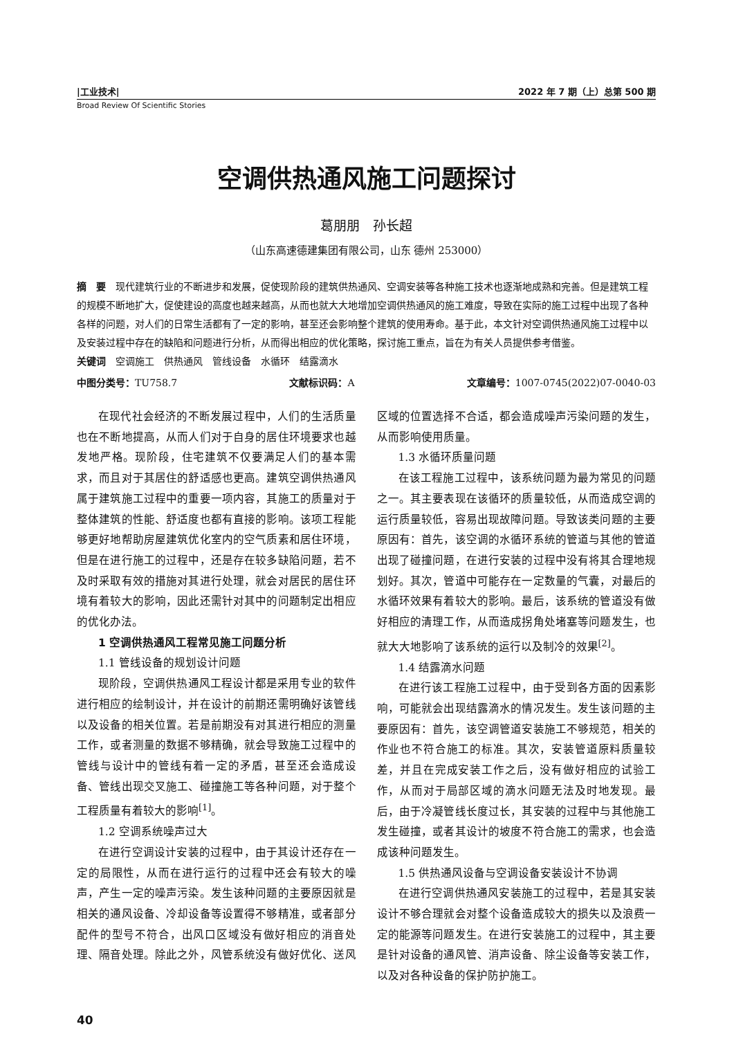|工业技术| 2022 年 7 期（上）总第 500 期
Broad Review Of Scientific Stories
空调供热通风施工问题探讨
葛朋朋　孙长超
（山东高速德建集团有限公司，山东 德州 253000）
摘　要　现代建筑行业的不断进步和发展，促使现阶段的建筑供热通风、空调安装等各种施工技术也逐渐地成熟和完善。但是建筑工程的规模不断地扩大，促使建设的高度也越来越高，从而也就大大地增加空调供热通风的施工难度，导致在实际的施工过程中出现了各种各样的问题，对人们的日常生活都有了一定的影响，甚至还会影响整个建筑的使用寿命。基于此，本文针对空调供热通风施工过程中以及安装过程中存在的缺陷和问题进行分析，从而得出相应的优化策略，探讨施工重点，旨在为有关人员提供参考借鉴。
关键词　空调施工　供热通风　管线设备　水循环　结露滴水
中图分类号：TU758.7 文献标识码：A 文章编号：1007-0745(2022)07-0040-03
在现代社会经济的不断发展过程中，人们的生活质量也在不断地提高，从而人们对于自身的居住环境要求也越发地严格。现阶段，住宅建筑不仅要满足人们的基本需求，而且对于其居住的舒适感也更高。建筑空调供热通风属于建筑施工过程中的重要一项内容，其施工的质量对于整体建筑的性能、舒适度也都有直接的影响。该项工程能够更好地帮助房屋建筑优化室内的空气质素和居住环境，但是在进行施工的过程中，还是存在较多缺陷问题，若不及时采取有效的措施对其进行处理，就会对居民的居住环境有着较大的影响，因此还需针对其中的问题制定出相应的优化办法。
1 空调供热通风工程常见施工问题分析
1.1 管线设备的规划设计问题
现阶段，空调供热通风工程设计都是采用专业的软件进行相应的绘制设计，并在设计的前期还需明确好该管线以及设备的相关位置。若是前期没有对其进行相应的测量工作，或者测量的数据不够精确，就会导致施工过程中的管线与设计中的管线有着一定的矛盾，甚至还会造成设备、管线出现交叉施工、碰撞施工等各种问题，对于整个工程质量有着较大的影响<sup>[1]</sup>。
1.2 空调系统噪声过大
在进行空调设计安装的过程中，由于其设计还存在一定的局限性，从而在进行运行的过程中还会有较大的噪声，产生一定的噪声污染。发生该种问题的主要原因就是相关的通风设备、冷却设备等设置得不够精准，或者部分配件的型号不符合，出风口区域没有做好相应的消音处理、隔音处理。除此之外，风管系统没有做好优化、送风区域的位置选择不合适，都会造成噪声污染问题的发生，从而影响使用质量。
1.3 水循环质量问题
在该工程施工过程中，该系统问题为最为常见的问题之一。其主要表现在该循环的质量较低，从而造成空调的运行质量较低，容易出现故障问题。导致该类问题的主要原因有：首先，该空调的水循环系统的管道与其他的管道出现了碰撞问题，在进行安装的过程中没有将其合理地规划好。其次，管道中可能存在一定数量的气囊，对最后的水循环效果有着较大的影响。最后，该系统的管道没有做好相应的清理工作，从而造成拐角处堵塞等问题发生，也就大大地影响了该系统的运行以及制冷的效果<sup>[2]</sup>。
1.4 结露滴水问题
在进行该工程施工过程中，由于受到各方面的因素影响，可能就会出现结露滴水的情况发生。发生该问题的主要原因有：首先，该空调管道安装施工不够规范，相关的作业也不符合施工的标准。其次，安装管道原料质量较差，并且在完成安装工作之后，没有做好相应的试验工作，从而对于局部区域的滴水问题无法及时地发现。最后，由于冷凝管线长度过长，其安装的过程中与其他施工发生碰撞，或者其设计的坡度不符合施工的需求，也会造成该种问题发生。
1.5 供热通风设备与空调设备安装设计不协调
在进行空调供热通风安装施工的过程中，若是其安装设计不够合理就会对整个设备造成较大的损失以及浪费一定的能源等问题发生。在进行安装施工的过程中，其主要是针对设备的通风管、消声设备、除尘设备等安装工作，以及对各种设备的保护防护施工。
40